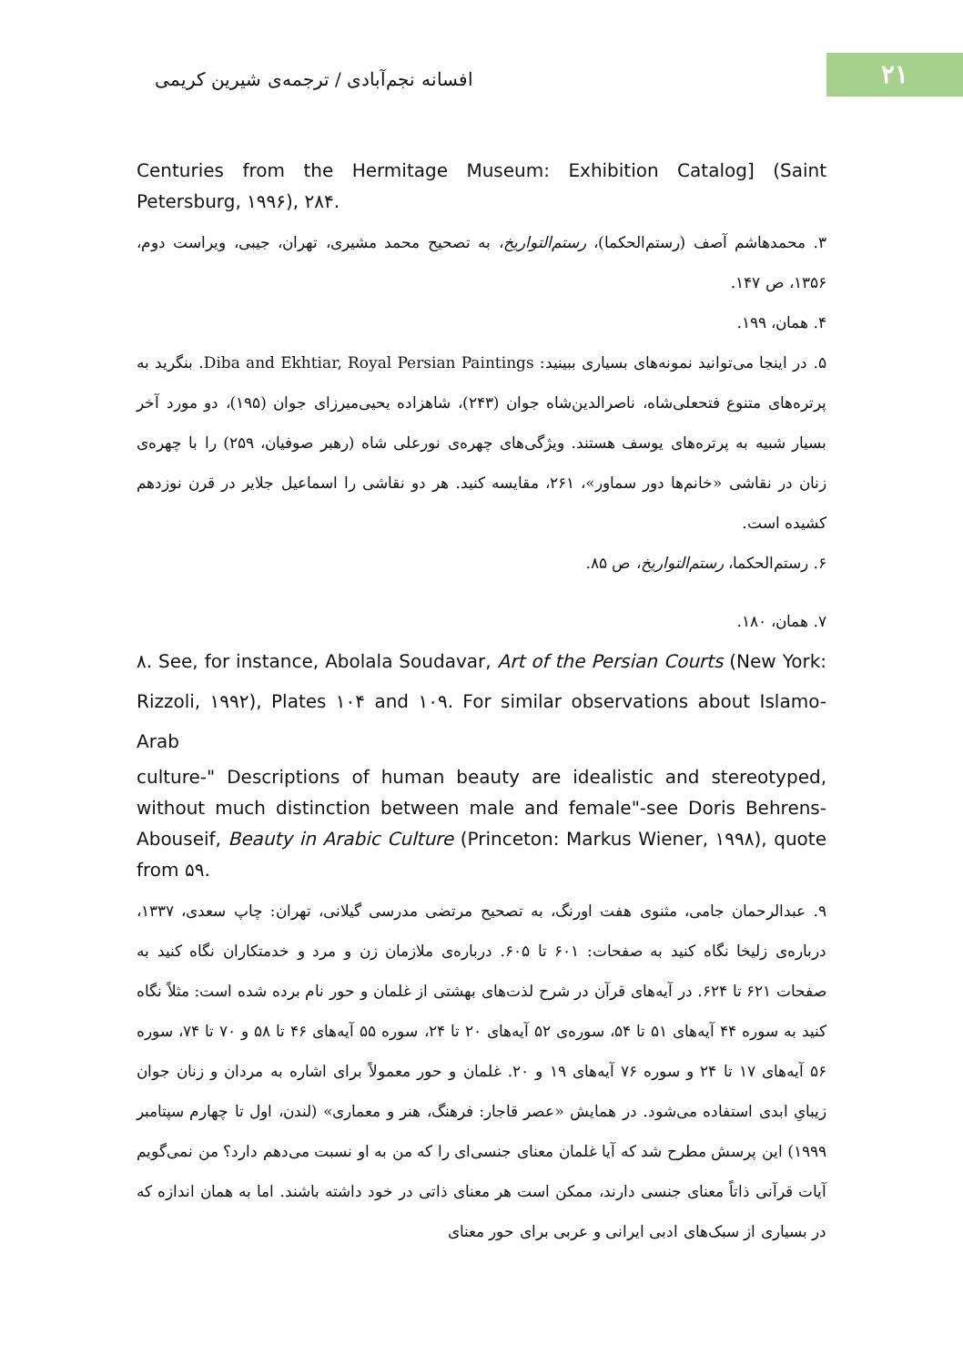افسانه نجم‌آبادی / ترجمه‌ی شیرین کریمی
۲۱
Centuries from the Hermitage Museum: Exhibition Catalog] (Saint Petersburg, ۱۹۹۶), ۲۸۴.
۳. محمدهاشم آصف (رستم‌الحکما)، رستم‌التواریخ، به تصحیح محمد مشیری، تهران، جیبی، ویراست دوم، ۱۳۵۶، ص ۱۴۷.
۴. همان، ۱۹۹.
۵. در اینجا می‌توانید نمونه‌های بسیاری ببینید: Diba and Ekhtiar, Royal Persian Paintings. بنگرید به پرتره‌های متنوع فتحعلی‌شاه، ناصرالدین‌شاه جوان (۲۴۳)، شاهزاده یحیی‌میرزای جوان (۱۹۵)، دو مورد آخر بسیار شبیه به پرتره‌های یوسف هستند. ویژگی‌های چهره‌ی نورعلی شاه (رهبر صوفیان، ۲۵۹) را با چهره‌ی زنان در نقاشی «خانم‌ها دور سماور»، ۲۶۱، مقایسه کنید. هر دو نقاشی را اسماعیل جلایر در قرن نوزدهم کشیده است.
۶. رستم‌الحکما، رستم‌التواریخ، ص ۸۵.
۷. همان، ۱۸۰.
۸. See, for instance, Abolala Soudavar, Art of the Persian Courts (New York: Rizzoli, ۱۹۹۲), Plates ۱۰۴ and ۱۰۹. For similar observations about Islamo-Arab
culture-" Descriptions of human beauty are idealistic and stereotyped, without much distinction between male and female"-see Doris Behrens-Abouseif, Beauty in Arabic Culture (Princeton: Markus Wiener, ۱۹۹۸), quote from ۵۹.
۹. عبدالرحمان جامی، مثنوی هفت اورنگ، به تصحیح مرتضی مدرسی گیلانی، تهران: چاپ سعدی، ۱۳۳۷، درباره‌ی زلیخا نگاه کنید به صفحات: ۶۰۱ تا ۶۰۵. درباره‌ی ملازمان زن و مرد و خدمتکاران نگاه کنید به صفحات ۶۲۱ تا ۶۲۴. در آیه‌های قرآن در شرح لذت‌های بهشتی از غلمان و حور نام برده شده است: مثلاً نگاه کنید به سوره ۴۴ آیه‌های ۵۱ تا ۵۴، سوره‌ی ۵۲ آیه‌های ۲۰ تا ۲۴، سوره ۵۵ آیه‌های ۴۶ تا ۵۸ و ۷۰ تا ۷۴، سوره ۵۶ آیه‌های ۱۷ تا ۲۴ و سوره ۷۶ آیه‌های ۱۹ و ۲۰. غلمان و حور معمولاً برای اشاره به مردان و زنان جوان زیبایِ ابدی استفاده می‌شود. در همایش «عصر قاجار: فرهنگ، هنر و معماری» (لندن، اول تا چهارم سپتامبر ۱۹۹۹) این پرسش مطرح شد که آیا غلمان معنای جنسی‌ای را که من به او نسبت می‌دهم دارد؟ من نمی‌گویم آیات قرآنی ذاتاً معنای جنسی دارند، ممکن است هر معنای ذاتی در خود داشته باشند. اما به همان اندازه که در بسیاری از سبک‌های ادبی ایرانی و عربی برای حور معنای